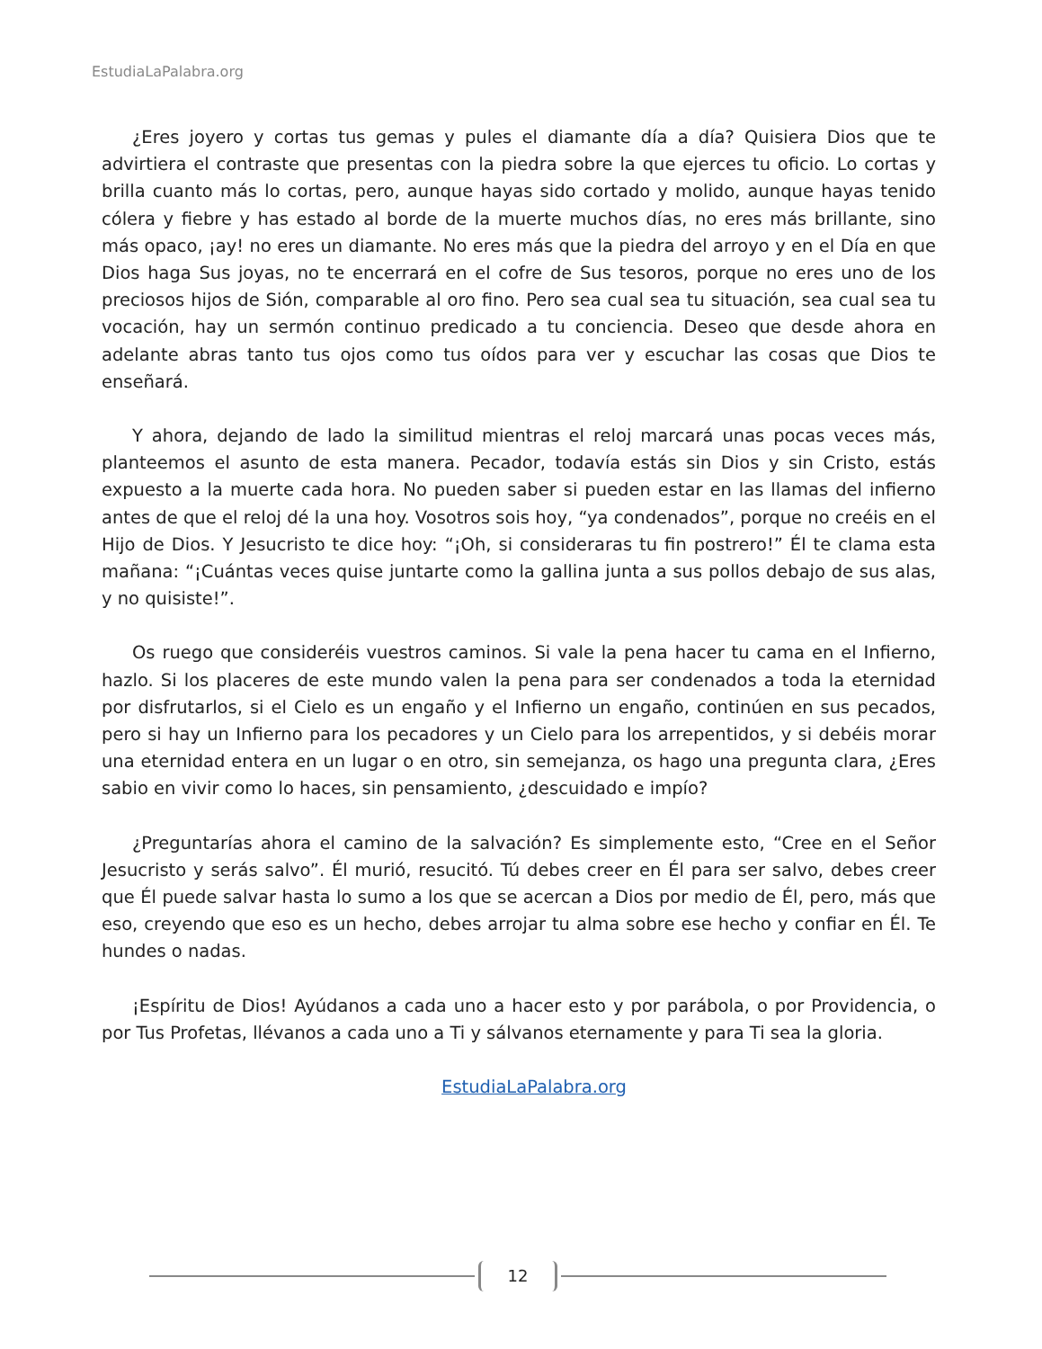EstudiaLaPalabra.org
¿Eres joyero y cortas tus gemas y pules el diamante día a día? Quisiera Dios que te advirtiera el contraste que presentas con la piedra sobre la que ejerces tu oficio. Lo cortas y brilla cuanto más lo cortas, pero, aunque hayas sido cortado y molido, aunque hayas tenido cólera y fiebre y has estado al borde de la muerte muchos días, no eres más brillante, sino más opaco, ¡ay! no eres un diamante. No eres más que la piedra del arroyo y en el Día en que Dios haga Sus joyas, no te encerrará en el cofre de Sus tesoros, porque no eres uno de los preciosos hijos de Sión, comparable al oro fino. Pero sea cual sea tu situación, sea cual sea tu vocación, hay un sermón continuo predicado a tu conciencia. Deseo que desde ahora en adelante abras tanto tus ojos como tus oídos para ver y escuchar las cosas que Dios te enseñará.
Y ahora, dejando de lado la similitud mientras el reloj marcará unas pocas veces más, planteemos el asunto de esta manera. Pecador, todavía estás sin Dios y sin Cristo, estás expuesto a la muerte cada hora. No pueden saber si pueden estar en las llamas del infierno antes de que el reloj dé la una hoy. Vosotros sois hoy, “ya condenados”, porque no creéis en el Hijo de Dios. Y Jesucristo te dice hoy: “¡Oh, si consideraras tu fin postrero!” Él te clama esta mañana: “¡Cuántas veces quise juntarte como la gallina junta a sus pollos debajo de sus alas, y no quisiste!”.
Os ruego que consideréis vuestros caminos. Si vale la pena hacer tu cama en el Infierno, hazlo. Si los placeres de este mundo valen la pena para ser condenados a toda la eternidad por disfrutarlos, si el Cielo es un engaño y el Infierno un engaño, continúen en sus pecados, pero si hay un Infierno para los pecadores y un Cielo para los arrepentidos, y si debéis morar una eternidad entera en un lugar o en otro, sin semejanza, os hago una pregunta clara, ¿Eres sabio en vivir como lo haces, sin pensamiento, ¿descuidado e impío?
¿Preguntarías ahora el camino de la salvación? Es simplemente esto, “Cree en el Señor Jesucristo y serás salvo”. Él murió, resucitó. Tú debes creer en Él para ser salvo, debes creer que Él puede salvar hasta lo sumo a los que se acercan a Dios por medio de Él, pero, más que eso, creyendo que eso es un hecho, debes arrojar tu alma sobre ese hecho y confiar en Él. Te hundes o nadas.
¡Espíritu de Dios! Ayúdanos a cada uno a hacer esto y por parábola, o por Providencia, o por Tus Profetas, llévanos a cada uno a Ti y sálvanos eternamente y para Ti sea la gloria.
EstudiaLaPalabra.org
12